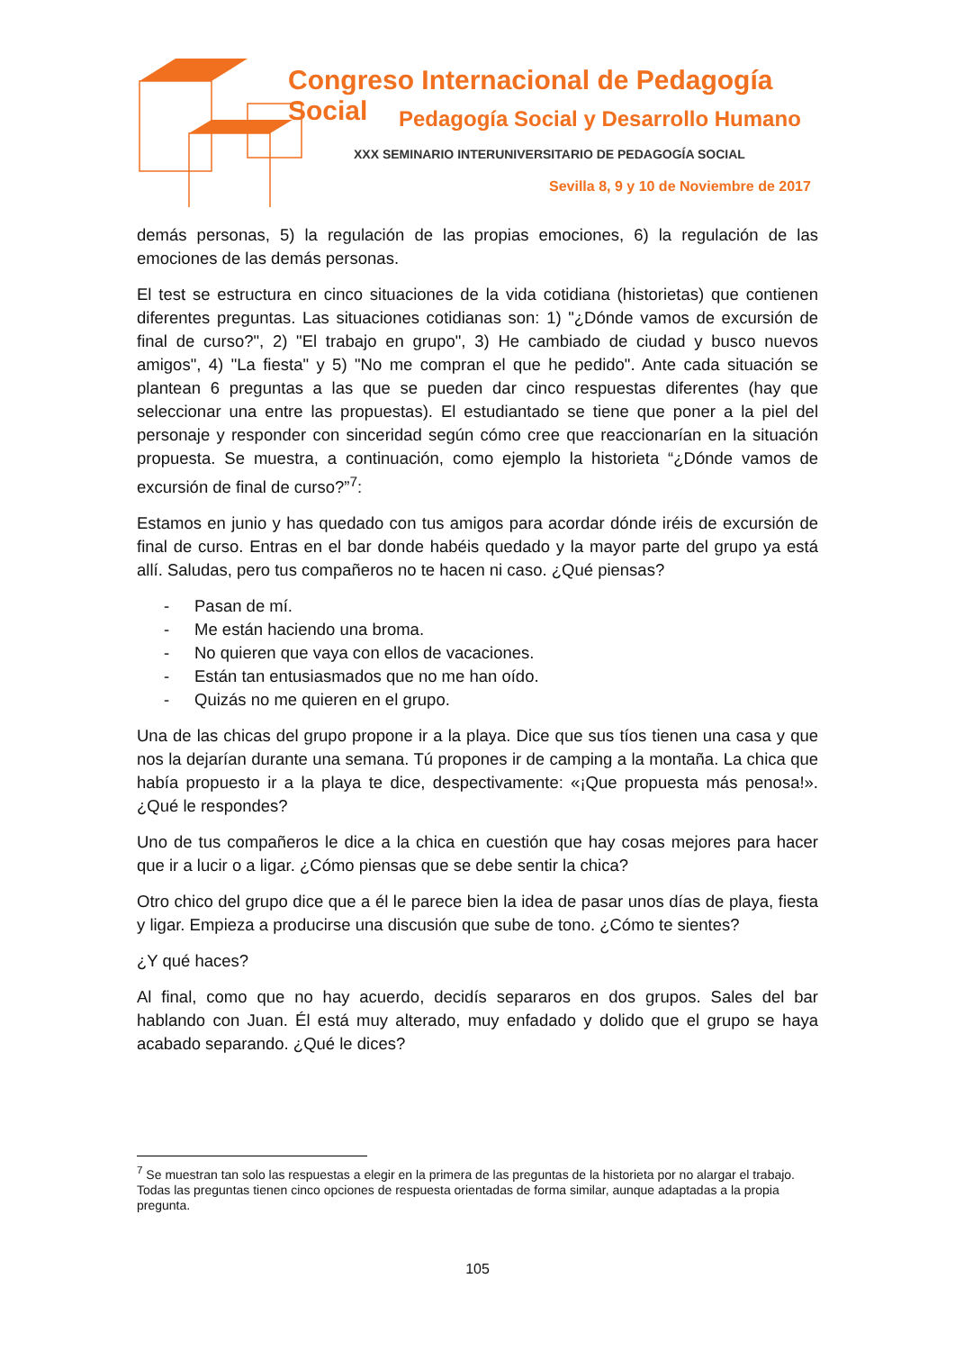Congreso Internacional de Pedagogía Social
Pedagogía Social y Desarrollo Humano
XXX SEMINARIO INTERUNIVERSITARIO DE PEDAGOGÍA SOCIAL
Sevilla 8, 9 y 10 de Noviembre de 2017
demás personas, 5) la regulación de las propias emociones, 6) la regulación de las emociones de las demás personas.
El test se estructura en cinco situaciones de la vida cotidiana (historietas) que contienen diferentes preguntas. Las situaciones cotidianas son: 1) "¿Dónde vamos de excursión de final de curso?", 2) "El trabajo en grupo", 3) He cambiado de ciudad y busco nuevos amigos", 4) "La fiesta" y 5) "No me compran el que he pedido". Ante cada situación se plantean 6 preguntas a las que se pueden dar cinco respuestas diferentes (hay que seleccionar una entre las propuestas). El estudiantado se tiene que poner a la piel del personaje y responder con sinceridad según cómo cree que reaccionarían en la situación propuesta. Se muestra, a continuación, como ejemplo la historieta “¿Dónde vamos de excursión de final de curso?”<sup>7</sup>:
Estamos en junio y has quedado con tus amigos para acordar dónde iréis de excursión de final de curso. Entras en el bar donde habéis quedado y la mayor parte del grupo ya está allí. Saludas, pero tus compañeros no te hacen ni caso. ¿Qué piensas?
- Pasan de mí.
- Me están haciendo una broma.
- No quieren que vaya con ellos de vacaciones.
- Están tan entusiasmados que no me han oído.
- Quizás no me quieren en el grupo.
Una de las chicas del grupo propone ir a la playa. Dice que sus tíos tienen una casa y que nos la dejarían durante una semana. Tú propones ir de camping a la montaña. La chica que había propuesto ir a la playa te dice, despectivamente: «¡Que propuesta más penosa!». ¿Qué le respondes?
Uno de tus compañeros le dice a la chica en cuestión que hay cosas mejores para hacer que ir a lucir o a ligar. ¿Cómo piensas que se debe sentir la chica?
Otro chico del grupo dice que a él le parece bien la idea de pasar unos días de playa, fiesta y ligar. Empieza a producirse una discusión que sube de tono. ¿Cómo te sientes?
¿Y qué haces?
Al final, como que no hay acuerdo, decidís separaros en dos grupos. Sales del bar hablando con Juan. Él está muy alterado, muy enfadado y dolido que el grupo se haya acabado separando. ¿Qué le dices?
<sup>7</sup> Se muestran tan solo las respuestas a elegir en la primera de las preguntas de la historieta por no alargar el trabajo. Todas las preguntas tienen cinco opciones de respuesta orientadas de forma similar, aunque adaptadas a la propia pregunta.
105